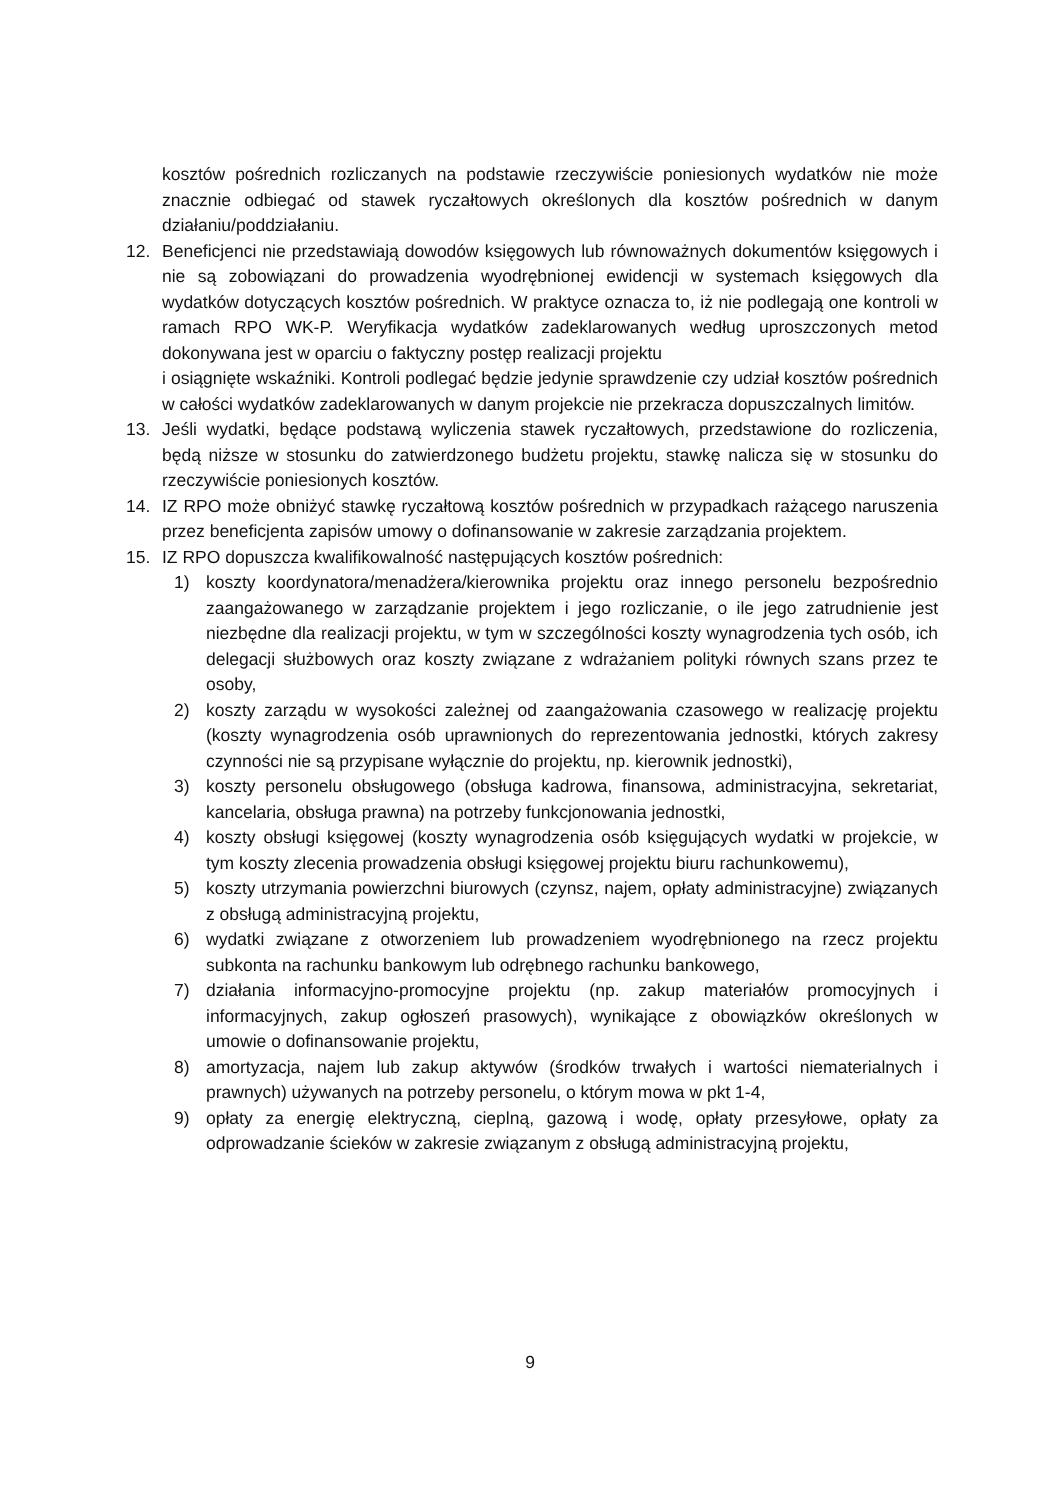kosztów pośrednich rozliczanych na podstawie rzeczywiście poniesionych wydatków nie może znacznie odbiegać od stawek ryczałtowych określonych dla kosztów pośrednich w danym działaniu/poddziałaniu.
12. Beneficjenci nie przedstawiają dowodów księgowych lub równoważnych dokumentów księgowych i nie są zobowiązani do prowadzenia wyodrębnionej ewidencji w systemach księgowych dla wydatków dotyczących kosztów pośrednich. W praktyce oznacza to, iż nie podlegają one kontroli w ramach RPO WK-P. Weryfikacja wydatków zadeklarowanych według uproszczonych metod dokonywana jest w oparciu o faktyczny postęp realizacji projektu
i osiągnięte wskaźniki. Kontroli podlegać będzie jedynie sprawdzenie czy udział kosztów pośrednich w całości wydatków zadeklarowanych w danym projekcie nie przekracza dopuszczalnych limitów.
13. Jeśli wydatki, będące podstawą wyliczenia stawek ryczałtowych, przedstawione do rozliczenia, będą niższe w stosunku do zatwierdzonego budżetu projektu, stawkę nalicza się w stosunku do rzeczywiście poniesionych kosztów.
14. IZ RPO może obniżyć stawkę ryczałtową kosztów pośrednich w przypadkach rażącego naruszenia przez beneficjenta zapisów umowy o dofinansowanie w zakresie zarządzania projektem.
15. IZ RPO dopuszcza kwalifikowalność następujących kosztów pośrednich:
1) koszty koordynatora/menadżera/kierownika projektu oraz innego personelu bezpośrednio zaangażowanego w zarządzanie projektem i jego rozliczanie, o ile jego zatrudnienie jest niezbędne dla realizacji projektu, w tym w szczególności koszty wynagrodzenia tych osób, ich delegacji służbowych oraz koszty związane z wdrażaniem polityki równych szans przez te osoby,
2) koszty zarządu w wysokości zależnej od zaangażowania czasowego w realizację projektu (koszty wynagrodzenia osób uprawnionych do reprezentowania jednostki, których zakresy czynności nie są przypisane wyłącznie do projektu, np. kierownik jednostki),
3) koszty personelu obsługowego (obsługa kadrowa, finansowa, administracyjna, sekretariat, kancelaria, obsługa prawna) na potrzeby funkcjonowania jednostki,
4) koszty obsługi księgowej (koszty wynagrodzenia osób księgujących wydatki w projekcie, w tym koszty zlecenia prowadzenia obsługi księgowej projektu biuru rachunkowemu),
5) koszty utrzymania powierzchni biurowych (czynsz, najem, opłaty administracyjne) związanych z obsługą administracyjną projektu,
6) wydatki związane z otworzeniem lub prowadzeniem wyodrębnionego na rzecz projektu subkonta na rachunku bankowym lub odrębnego rachunku bankowego,
7) działania informacyjno-promocyjne projektu (np. zakup materiałów promocyjnych i informacyjnych, zakup ogłoszeń prasowych), wynikające z obowiązków określonych w umowie o dofinansowanie projektu,
8) amortyzacja, najem lub zakup aktywów (środków trwałych i wartości niematerialnych i prawnych) używanych na potrzeby personelu, o którym mowa w pkt 1-4,
9) opłaty za energię elektryczną, cieplną, gazową i wodę, opłaty przesyłowe, opłaty za odprowadzanie ścieków w zakresie związanym z obsługą administracyjną projektu,
9